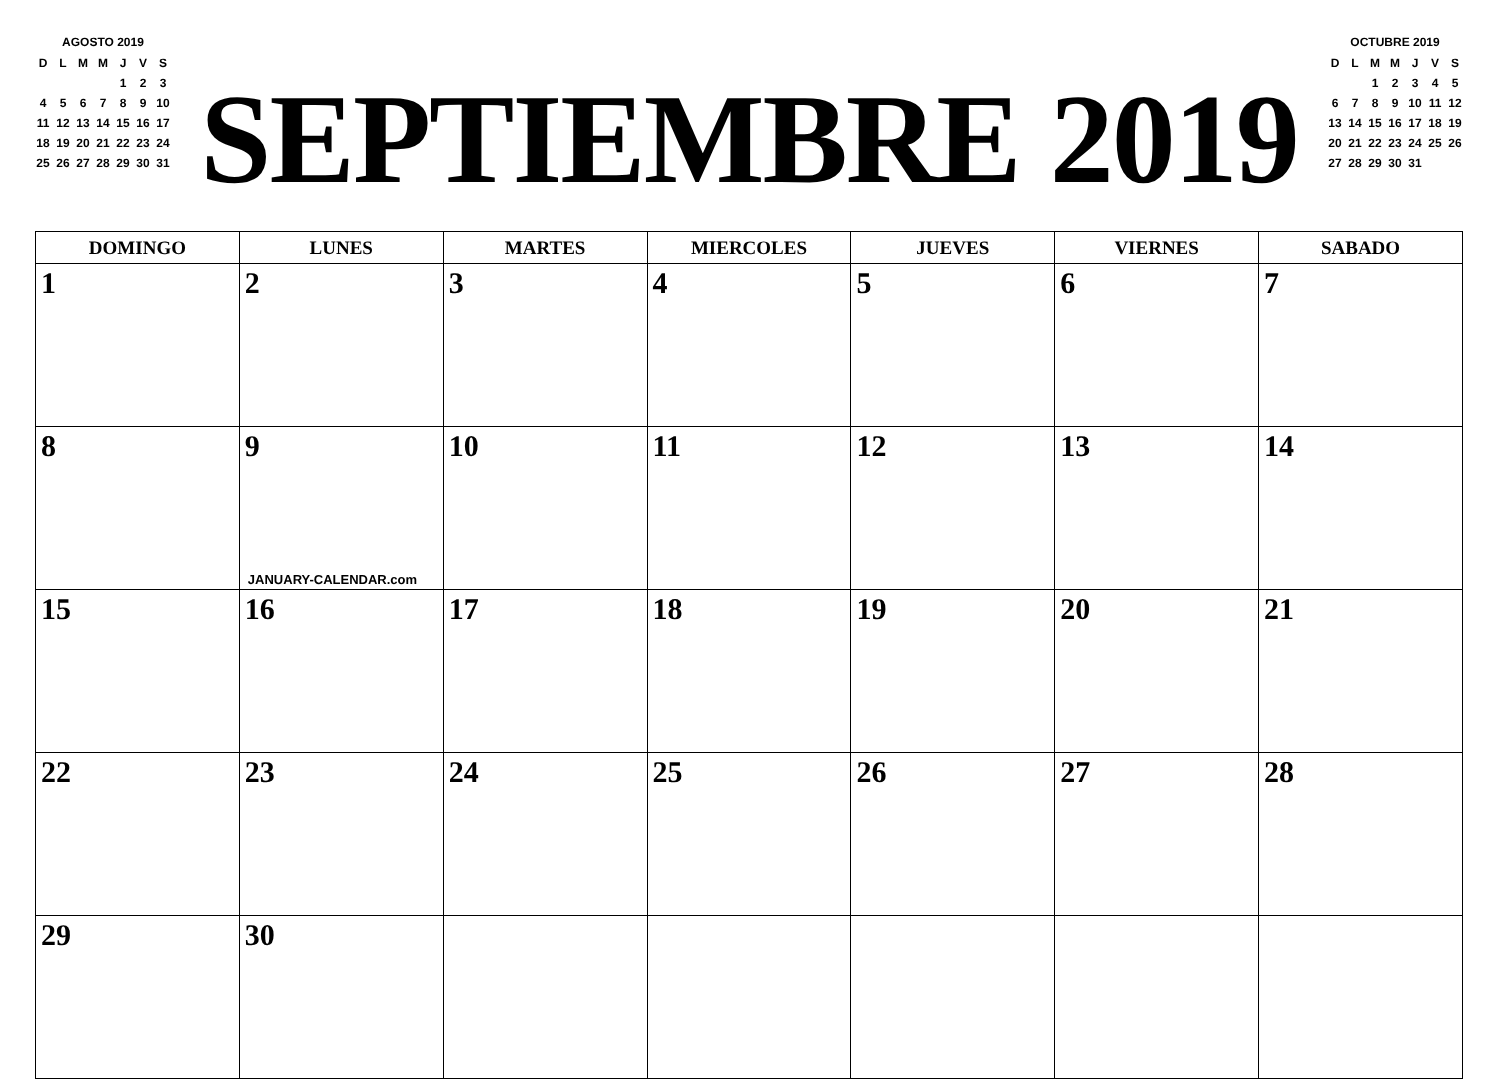AGOSTO 2019
| D | L | M | M | J | V | S |
| --- | --- | --- | --- | --- | --- | --- |
| | | | | 1 | 2 | 3 |
| 4 | 5 | 6 | 7 | 8 | 9 | 10 |
| 11 | 12 | 13 | 14 | 15 | 16 | 17 |
| 18 | 19 | 20 | 21 | 22 | 23 | 24 |
| 25 | 26 | 27 | 28 | 29 | 30 | 31 |
SEPTIEMBRE 2019
OCTUBRE 2019
| D | L | M | M | J | V | S |
| --- | --- | --- | --- | --- | --- | --- |
| | | 1 | 2 | 3 | 4 | 5 |
| 6 | 7 | 8 | 9 | 10 | 11 | 12 |
| 13 | 14 | 15 | 16 | 17 | 18 | 19 |
| 20 | 21 | 22 | 23 | 24 | 25 | 26 |
| 27 | 28 | 29 | 30 | 31 | | |
| DOMINGO | LUNES | MARTES | MIERCOLES | JUEVES | VIERNES | SABADO |
| --- | --- | --- | --- | --- | --- | --- |
| 1 | 2 | 3 | 4 | 5 | 6 | 7 |
| 8 | 9 JANUARY-CALENDAR.com | 10 | 11 | 12 | 13 | 14 |
| 15 | 16 | 17 | 18 | 19 | 20 | 21 |
| 22 | 23 | 24 | 25 | 26 | 27 | 28 |
| 29 | 30 | | | | | |